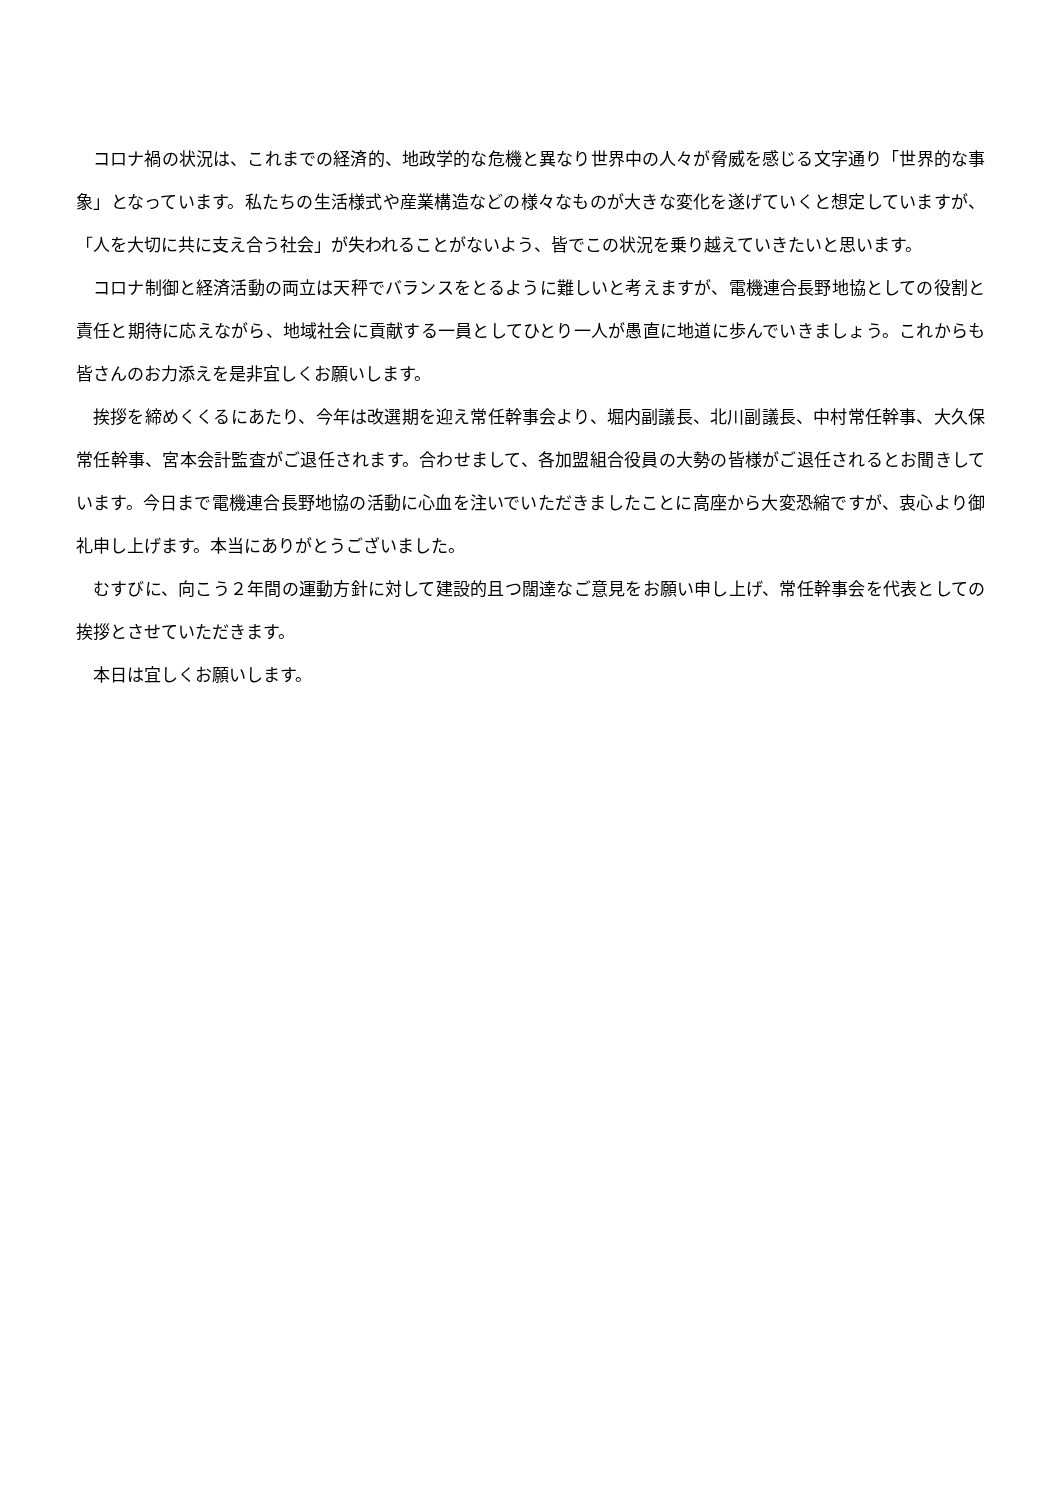コロナ禍の状況は、これまでの経済的、地政学的な危機と異なり世界中の人々が脅威を感じる文字通り「世界的な事象」となっています。私たちの生活様式や産業構造などの様々なものが大きな変化を遂げていくと想定していますが、「人を大切に共に支え合う社会」が失われることがないよう、皆でこの状況を乗り越えていきたいと思います。
コロナ制御と経済活動の両立は天秤でバランスをとるように難しいと考えますが、電機連合長野地協としての役割と責任と期待に応えながら、地域社会に貢献する一員としてひとり一人が愚直に地道に歩んでいきましょう。これからも皆さんのお力添えを是非宜しくお願いします。
挨拶を締めくくるにあたり、今年は改選期を迎え常任幹事会より、堀内副議長、北川副議長、中村常任幹事、大久保常任幹事、宮本会計監査がご退任されます。合わせまして、各加盟組合役員の大勢の皆様がご退任されるとお聞きしています。今日まで電機連合長野地協の活動に心血を注いでいただきましたことに高座から大変恐縮ですが、衷心より御礼申し上げます。本当にありがとうございました。
むすびに、向こう２年間の運動方針に対して建設的且つ闊達なご意見をお願い申し上げ、常任幹事会を代表としての挨拶とさせていただきます。
本日は宜しくお願いします。